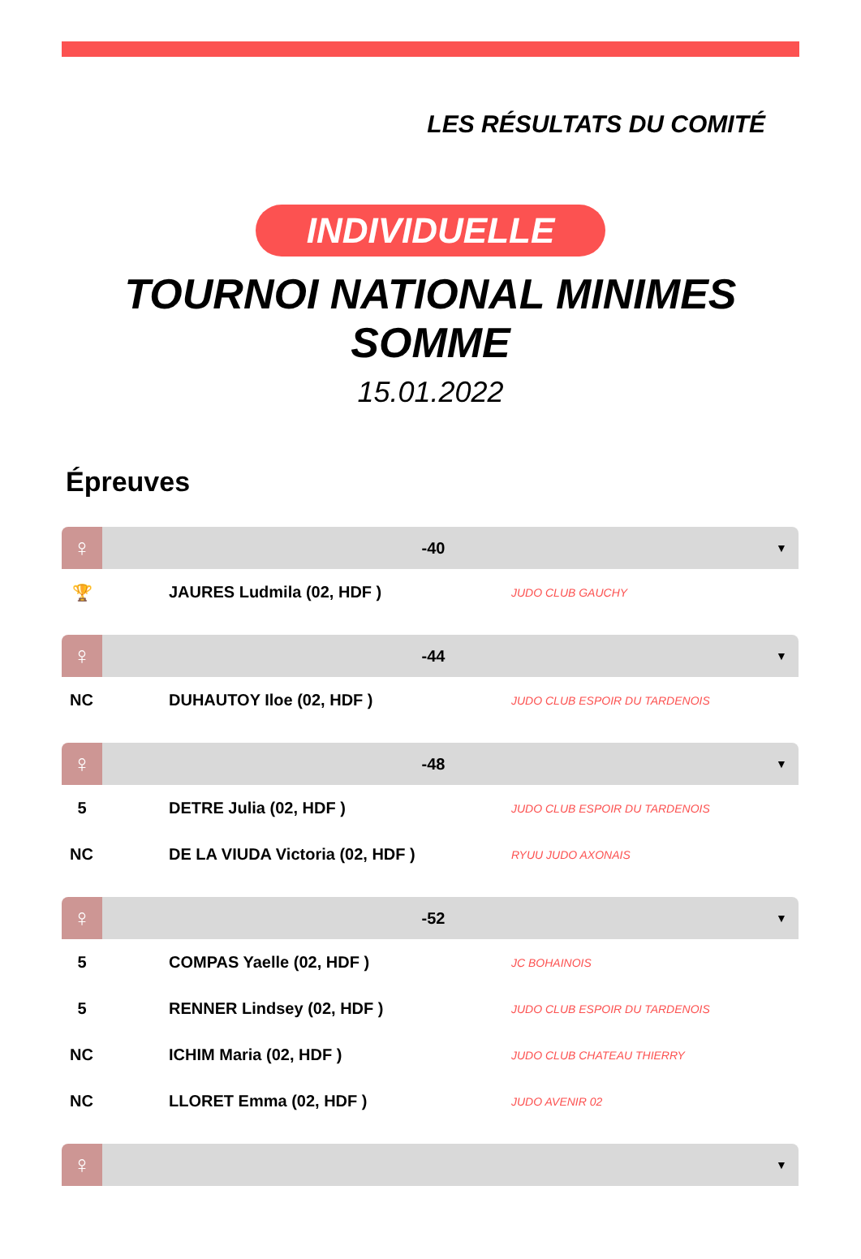LES RÉSULTATS DU COMITÉ
INDIVIDUELLE
TOURNOI NATIONAL MINIMES
SOMME
15.01.2022
Épreuves
| ♀ | -40 | | ▼ |
| 🏆 | JAURES Ludmila (02, HDF ) | JUDO CLUB GAUCHY | |
| ♀ | -44 | | ▼ |
| NC | DUHAUTOY Iloe (02, HDF ) | JUDO CLUB ESPOIR DU TARDENOIS | |
| ♀ | -48 | | ▼ |
| 5 | DETRE Julia (02, HDF ) | JUDO CLUB ESPOIR DU TARDENOIS | |
| NC | DE LA VIUDA Victoria (02, HDF ) | RYUU JUDO AXONAIS | |
| ♀ | -52 | | ▼ |
| 5 | COMPAS Yaelle (02, HDF ) | JC BOHAINOIS | |
| 5 | RENNER Lindsey (02, HDF ) | JUDO CLUB ESPOIR DU TARDENOIS | |
| NC | ICHIM Maria (02, HDF ) | JUDO CLUB CHATEAU THIERRY | |
| NC | LLORET Emma (02, HDF ) | JUDO AVENIR 02 | |
| ♀ | | | ▼ |